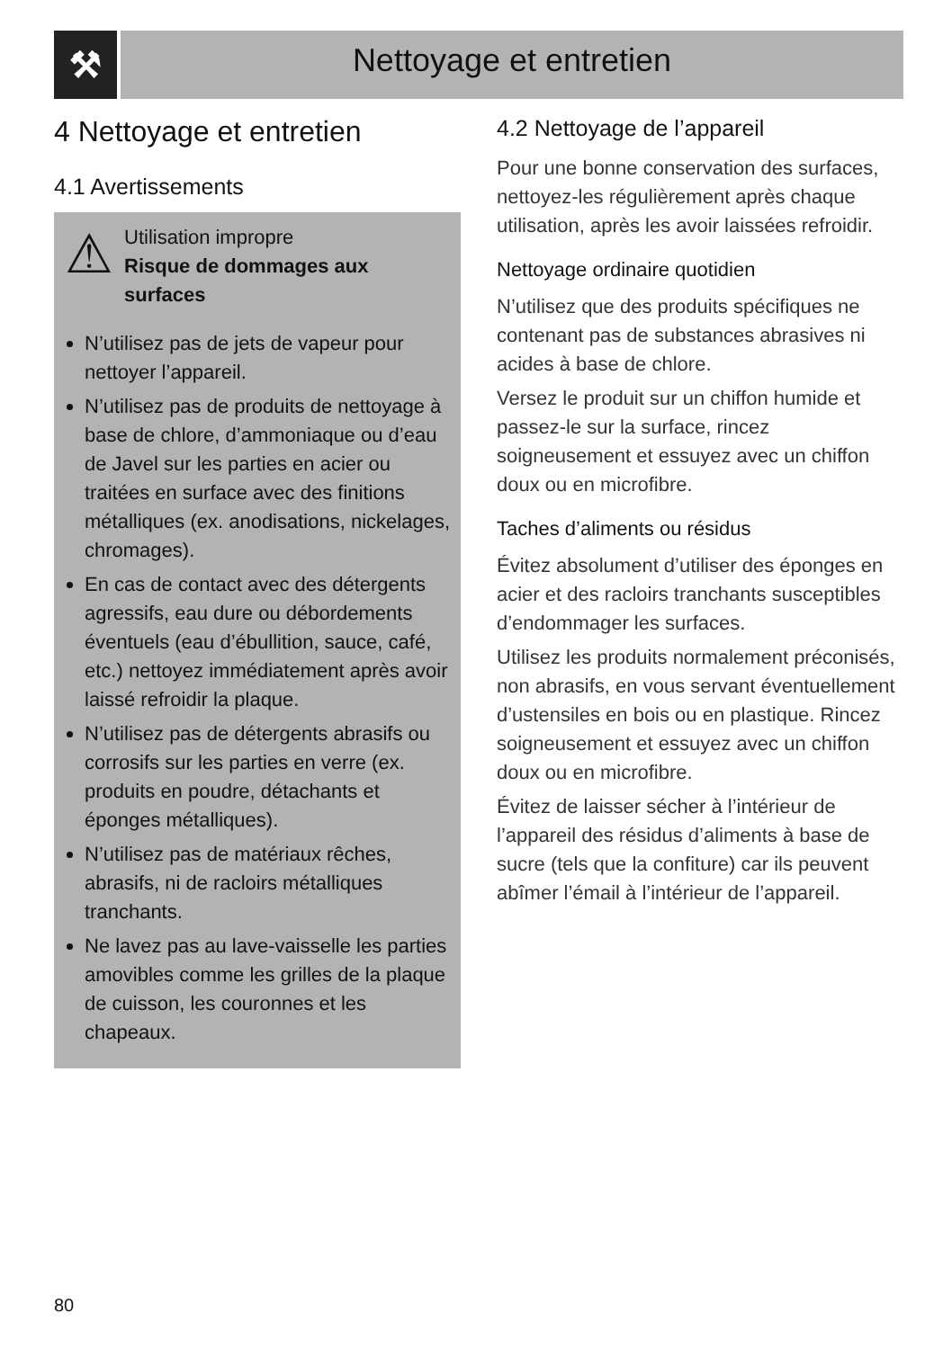⚒
Nettoyage et entretien
4 Nettoyage et entretien
4.1 Avertissements
⚠
Utilisation impropre
Risque de dommages aux surfaces
N’utilisez pas de jets de vapeur pour nettoyer l’appareil.
N’utilisez pas de produits de nettoyage à base de chlore, d’ammoniaque ou d’eau de Javel sur les parties en acier ou traitées en surface avec des finitions métalliques (ex. anodisations, nickelages, chromages).
En cas de contact avec des détergents agressifs, eau dure ou débordements éventuels (eau d’ébullition, sauce, café, etc.) nettoyez immédiatement après avoir laissé refroidir la plaque.
N’utilisez pas de détergents abrasifs ou corrosifs sur les parties en verre (ex. produits en poudre, détachants et éponges métalliques).
N’utilisez pas de matériaux rêches, abrasifs, ni de racloirs métalliques tranchants.
Ne lavez pas au lave-vaisselle les parties amovibles comme les grilles de la plaque de cuisson, les couronnes et les chapeaux.
4.2 Nettoyage de l’appareil
Pour une bonne conservation des surfaces, nettoyez-les régulièrement après chaque utilisation, après les avoir laissées refroidir.
Nettoyage ordinaire quotidien
N’utilisez que des produits spécifiques ne contenant pas de substances abrasives ni acides à base de chlore.
Versez le produit sur un chiffon humide et passez-le sur la surface, rincez soigneusement et essuyez avec un chiffon doux ou en microfibre.
Taches d’aliments ou résidus
Évitez absolument d’utiliser des éponges en acier et des racloirs tranchants susceptibles d’endommager les surfaces.
Utilisez les produits normalement préconisés, non abrasifs, en vous servant éventuellement d’ustensiles en bois ou en plastique. Rincez soigneusement et essuyez avec un chiffon doux ou en microfibre.
Évitez de laisser sécher à l’intérieur de l’appareil des résidus d’aliments à base de sucre (tels que la confiture) car ils peuvent abîmer l’émail à l’intérieur de l’appareil.
80